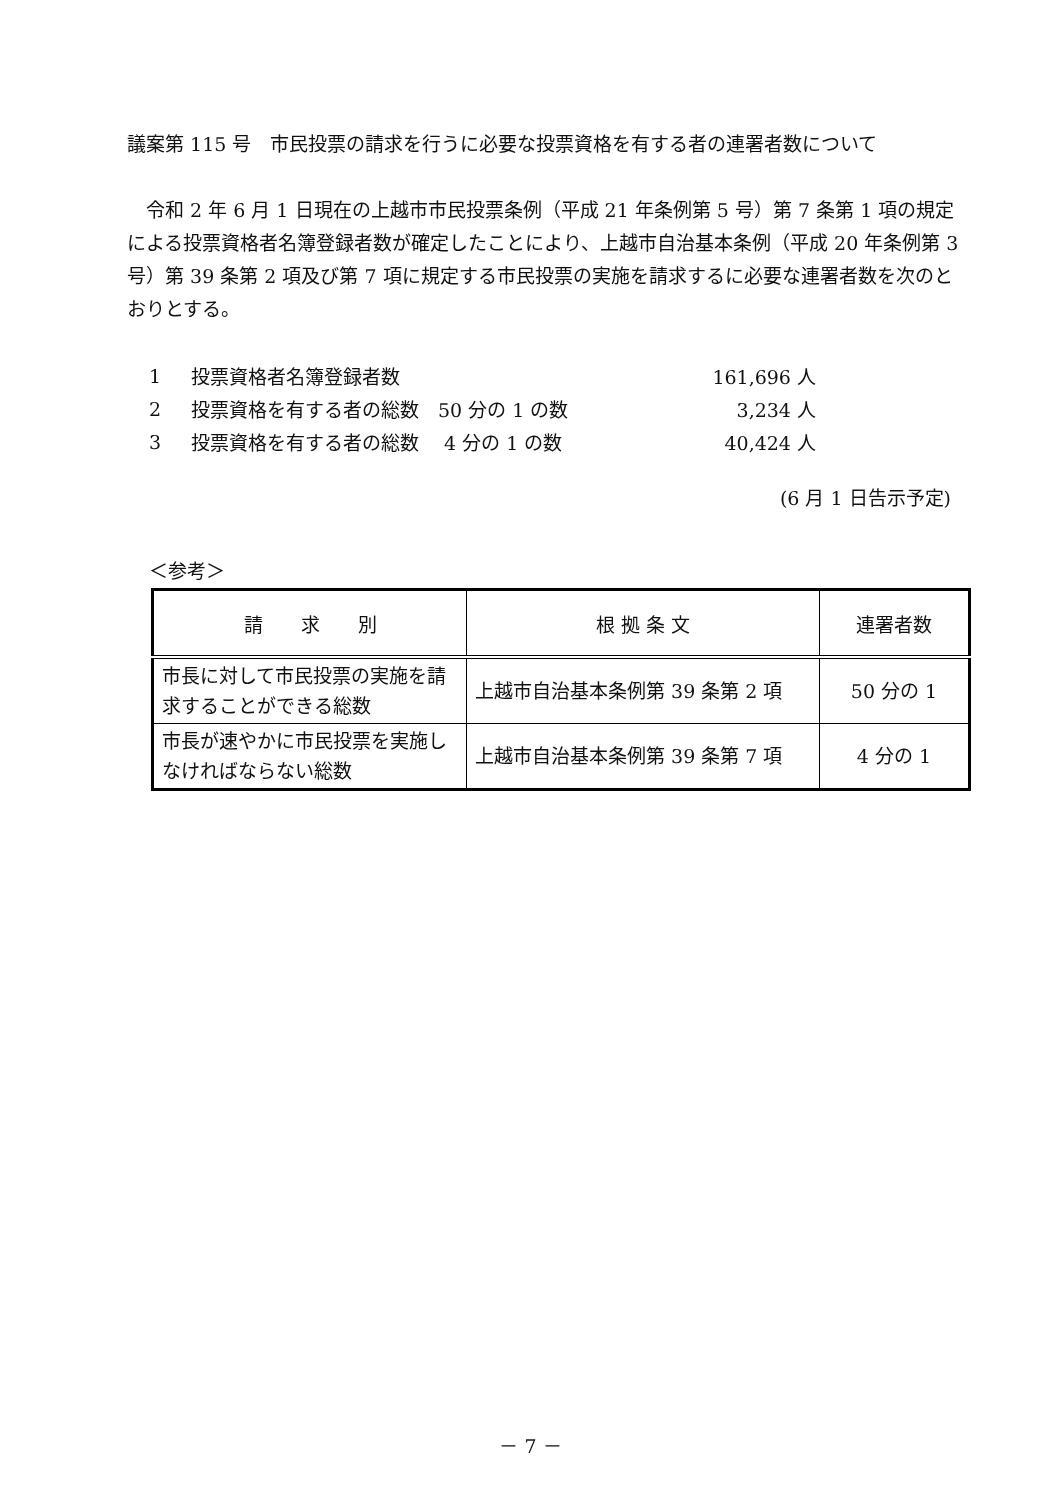議案第 115 号　市民投票の請求を行うに必要な投票資格を有する者の連署者数について
令和 2 年 6 月 1 日現在の上越市市民投票条例（平成 21 年条例第 5 号）第 7 条第 1 項の規定による投票資格者名簿登録者数が確定したことにより、上越市自治基本条例（平成 20 年条例第 3 号）第 39 条第 2 項及び第 7 項に規定する市民投票の実施を請求するに必要な連署者数を次のとおりとする。
| 1 | 投票資格者名簿登録者数 | 161,696 人 |
| 2 | 投票資格を有する者の総数 50 分の 1 の数 | 3,234 人 |
| 3 | 投票資格を有する者の総数 4 分の 1 の数 | 40,424 人 |
(6 月 1 日告示予定)
＜参考＞
| 請 求 別 | 根 拠 条 文 | 連署者数 |
| --- | --- | --- |
| 市長に対して市民投票の実施を請求することができる総数 | 上越市自治基本条例第 39 条第 2 項 | 50 分の 1 |
| 市長が速やかに市民投票を実施しなければならない総数 | 上越市自治基本条例第 39 条第 7 項 | 4 分の 1 |
－ 7 －